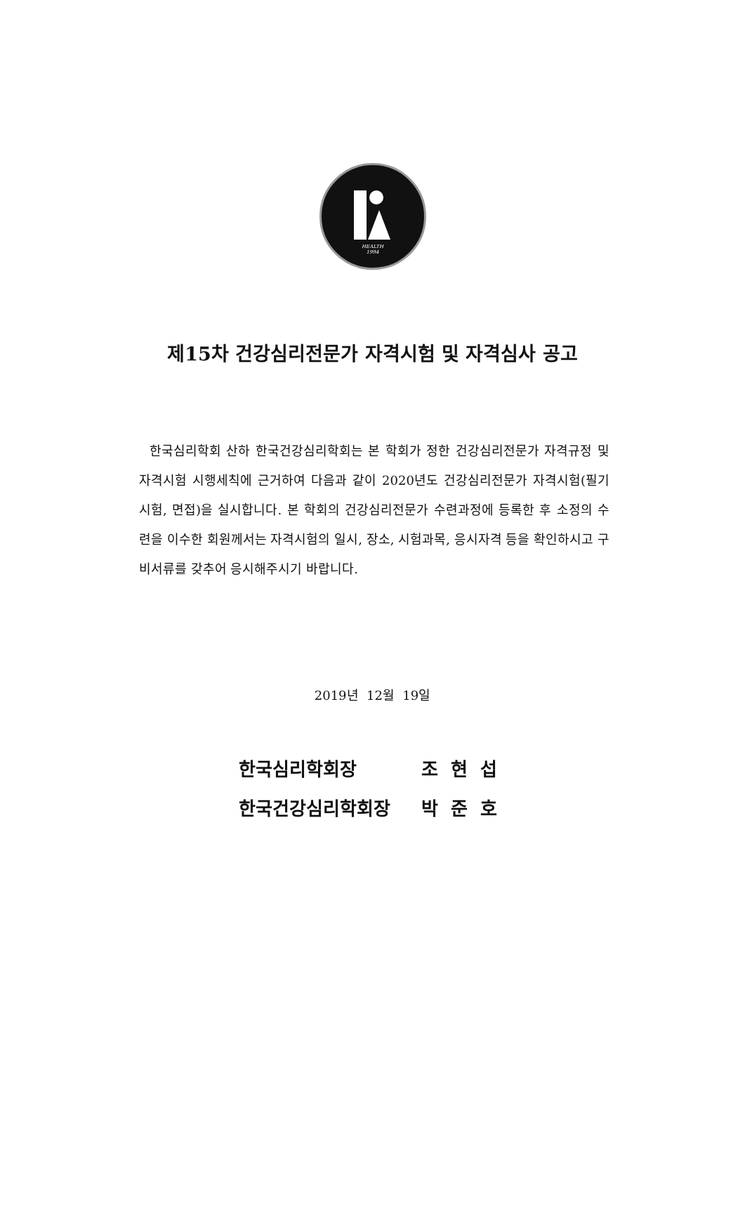HEALTH
1994
제15차 건강심리전문가 자격시험 및 자격심사 공고
한국심리학회 산하 한국건강심리학회는 본 학회가 정한 건강심리전문가 자격규정 및 자격시험 시행세칙에 근거하여 다음과 같이 2020년도 건강심리전문가 자격시험(필기시험, 면접)을 실시합니다. 본 학회의 건강심리전문가 수련과정에 등록한 후 소정의 수련을 이수한 회원께서는 자격시험의 일시, 장소, 시험과목, 응시자격 등을 확인하시고 구비서류를 갖추어 응시해주시기 바랍니다.
2019년 12월 19일
한국심리학회장 조 현 섭
한국건강심리학회장 박 준 호